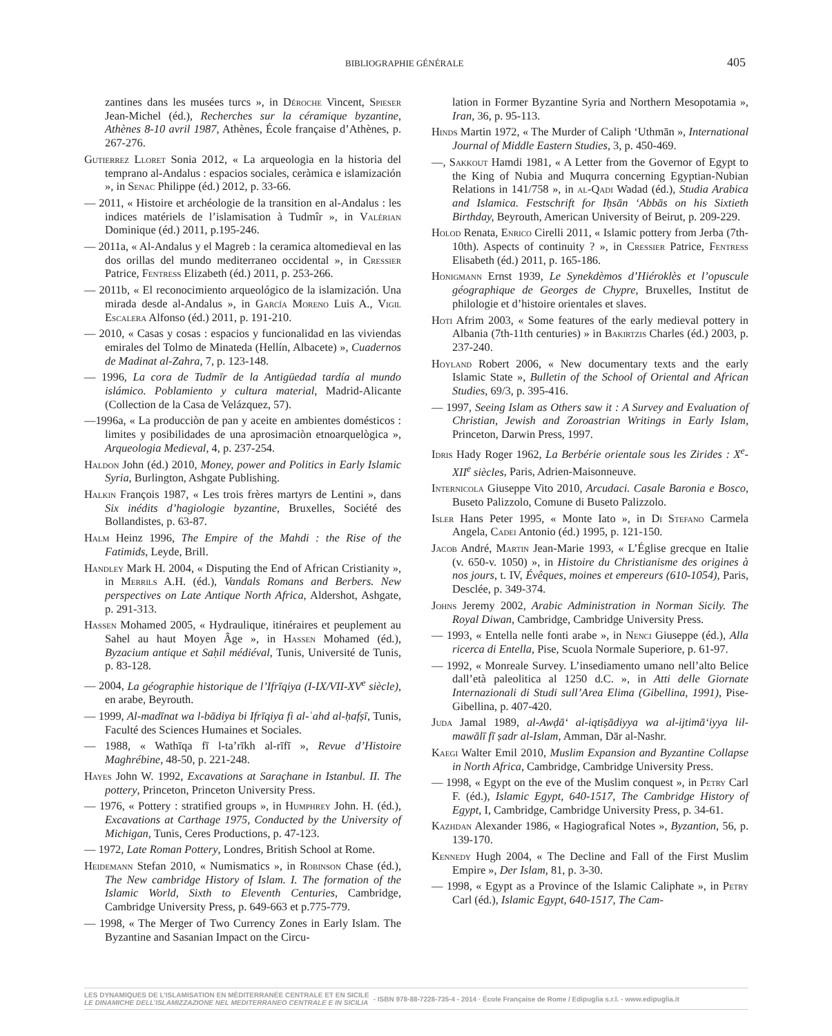BIBLIOGRAPHIE GÉNÉRALE 405
zantines dans les musées turcs », in Déroche Vincent, Spieser Jean-Michel (éd.), Recherches sur la céramique byzantine, Athènes 8-10 avril 1987, Athènes, École française d’Athènes, p. 267-276.
Gutierrez Lloret Sonia 2012, « La arqueologia en la historia del temprano al-Andalus : espacios sociales, ceràmica e islamización », in Senac Philippe (éd.) 2012, p. 33-66.
— 2011, « Histoire et archéologie de la transition en al-Andalus : les indices matériels de l’islamisation à Tudmîr », in Valérian Dominique (éd.) 2011, p.195-246.
— 2011a, « Al-Andalus y el Magreb : la ceramica altomedieval en las dos orillas del mundo mediterraneo occidental », in Cressier Patrice, Fentress Elizabeth (éd.) 2011, p. 253-266.
— 2011b, « El reconocimiento arqueológico de la islamización. Una mirada desde al-Andalus », in García Moreno Luis A., Vigil Escalera Alfonso (éd.) 2011, p. 191-210.
— 2010, « Casas y cosas : espacios y funcionalidad en las viviendas emirales del Tolmo de Minateda (Hellín, Albacete) », Cuadernos de Madinat al-Zahra, 7, p. 123-148.
— 1996, La cora de Tudmīr de la Antigüedad tardía al mundo islámico. Poblamiento y cultura material, Madrid-Alicante (Collection de la Casa de Velázquez, 57).
—1996a, « La producciòn de pan y aceite en ambientes domésticos : limites y posibilidades de una aprosimaciòn etnoarquelògica », Arqueologia Medieval, 4, p. 237-254.
Haldon John (éd.) 2010, Money, power and Politics in Early Islamic Syria, Burlington, Ashgate Publishing.
Halkin François 1987, « Les trois frères martyrs de Lentini », dans Six inédits d’hagiologie byzantine, Bruxelles, Société des Bollandistes, p. 63-87.
Halm Heinz 1996, The Empire of the Mahdi : the Rise of the Fatimids, Leyde, Brill.
Handley Mark H. 2004, « Disputing the End of African Cristianity », in Merrils A.H. (éd.), Vandals Romans and Berbers. New perspectives on Late Antique North Africa, Aldershot, Ashgate, p. 291-313.
Hassen Mohamed 2005, « Hydraulique, itinéraires et peuplement au Sahel au haut Moyen Âge », in Hassen Mohamed (éd.), Byzacium antique et Saḥil médiéval, Tunis, Université de Tunis, p. 83-128.
— 2004, La géographie historique de l’Ifrīqiya (I-IX/VII-XV<sup>e</sup> siècle), en arabe, Beyrouth.
— 1999, Al-madīnat wa l-bādiya bi Ifrīqiya fi al-ʿahd al-ḥafṣī, Tunis, Faculté des Sciences Humaines et Sociales.
— 1988, « Wathīqa fī l-ta’rīkh al-rīfī », Revue d’Histoire Maghrébine, 48-50, p. 221-248.
Hayes John W. 1992, Excavations at Saraçhane in Istanbul. II. The pottery, Princeton, Princeton University Press.
— 1976, « Pottery : stratified groups », in Humphrey John. H. (éd.), Excavations at Carthage 1975, Conducted by the University of Michigan, Tunis, Ceres Productions, p. 47-123.
— 1972, Late Roman Pottery, Londres, British School at Rome.
Heidemann Stefan 2010, « Numismatics », in Robinson Chase (éd.), The New cambridge History of Islam. I. The formation of the Islamic World, Sixth to Eleventh Centuries, Cambridge, Cambridge University Press, p. 649-663 et p.775-779.
— 1998, « The Merger of Two Currency Zones in Early Islam. The Byzantine and Sasanian Impact on the Circu-
lation in Former Byzantine Syria and Northern Mesopotamia », Iran, 36, p. 95-113.
Hinds Martin 1972, « The Murder of Caliph ‘Uthmān », International Journal of Middle Eastern Studies, 3, p. 450-469.
—, Sakkout Hamdi 1981, « A Letter from the Governor of Egypt to the King of Nubia and Muqurra concerning Egyptian-Nubian Relations in 141/758 », in al-Qadi Wadad (éd.), Studia Arabica and Islamica. Festschrift for Iḥsān ‘Abbās on his Sixtieth Birthday, Beyrouth, American University of Beirut, p. 209-229.
Holod Renata, Enrico Cirelli 2011, « Islamic pottery from Jerba (7th-10th). Aspects of continuity ? », in Cressier Patrice, Fentress Elisabeth (éd.) 2011, p. 165-186.
Honigmann Ernst 1939, Le Synekdèmos d’Hiéroklès et l’opuscule géographique de Georges de Chypre, Bruxelles, Institut de philologie et d’histoire orientales et slaves.
Hoti Afrim 2003, « Some features of the early medieval pottery in Albania (7th-11th centuries) » in Bakirtzis Charles (éd.) 2003, p. 237-240.
Hoyland Robert 2006, « New documentary texts and the early Islamic State », Bulletin of the School of Oriental and African Studies, 69/3, p. 395-416.
— 1997, Seeing Islam as Others saw it : A Survey and Evaluation of Christian, Jewish and Zoroastrian Writings in Early Islam, Princeton, Darwin Press, 1997.
Idris Hady Roger 1962, La Berbérie orientale sous les Zirides : X<sup>e</sup>-XII<sup>e</sup> siècles, Paris, Adrien-Maisonneuve.
Internicola Giuseppe Vito 2010, Arcudaci. Casale Baronia e Bosco, Buseto Palizzolo, Comune di Buseto Palizzolo.
Isler Hans Peter 1995, « Monte Iato », in Di Stefano Carmela Angela, Cadei Antonio (éd.) 1995, p. 121-150.
Jacob André, Martin Jean-Marie 1993, « L’Église grecque en Italie (v. 650-v. 1050) », in Histoire du Christianisme des origines à nos jours, t. IV, Évêques, moines et empereurs (610-1054), Paris, Desclée, p. 349-374.
Johns Jeremy 2002, Arabic Administration in Norman Sicily. The Royal Diwan, Cambridge, Cambridge University Press.
— 1993, « Entella nelle fonti arabe », in Nenci Giuseppe (éd.), Alla ricerca di Entella, Pise, Scuola Normale Superiore, p. 61-97.
— 1992, « Monreale Survey. L’insediamento umano nell’alto Belice dall’età paleolitica al 1250 d.C. », in Atti delle Giornate Internazionali di Studi sull’Area Elima (Gibellina, 1991), Pise-Gibellina, p. 407-420.
Juda Jamal 1989, al-Awḍā‘ al-iqtiṣādiyya wa al-ijtimā‘iyya lil-mawālī fī ṣadr al-Islam, Amman, Dār al-Nashr.
Kaegi Walter Emil 2010, Muslim Expansion and Byzantine Collapse in North Africa, Cambridge, Cambridge University Press.
— 1998, « Egypt on the eve of the Muslim conquest », in Petry Carl F. (éd.), Islamic Egypt, 640-1517, The Cambridge History of Egypt, I, Cambridge, Cambridge University Press, p. 34-61.
Kazhdan Alexander 1986, « Hagiografical Notes », Byzantion, 56, p. 139-170.
Kennedy Hugh 2004, « The Decline and Fall of the First Muslim Empire », Der Islam, 81, p. 3-30.
— 1998, « Egypt as a Province of the Islamic Caliphate », in Petry Carl (éd.), Islamic Egypt, 640-1517, The Cam-
LES DYNAMIQUES DE L’ISLAMISATION EN MÉDITERRANÉE CENTRALE ET EN SICILE
LE DINAMICHE DELL’ISLAMIZZAZIONE NEL MEDITERRANEO CENTRALE E IN SICILIA
- ISBN 978-88-7228-735-4 - 2014 · École Française de Rome / Edipuglia s.r.l. - www.edipuglia.it